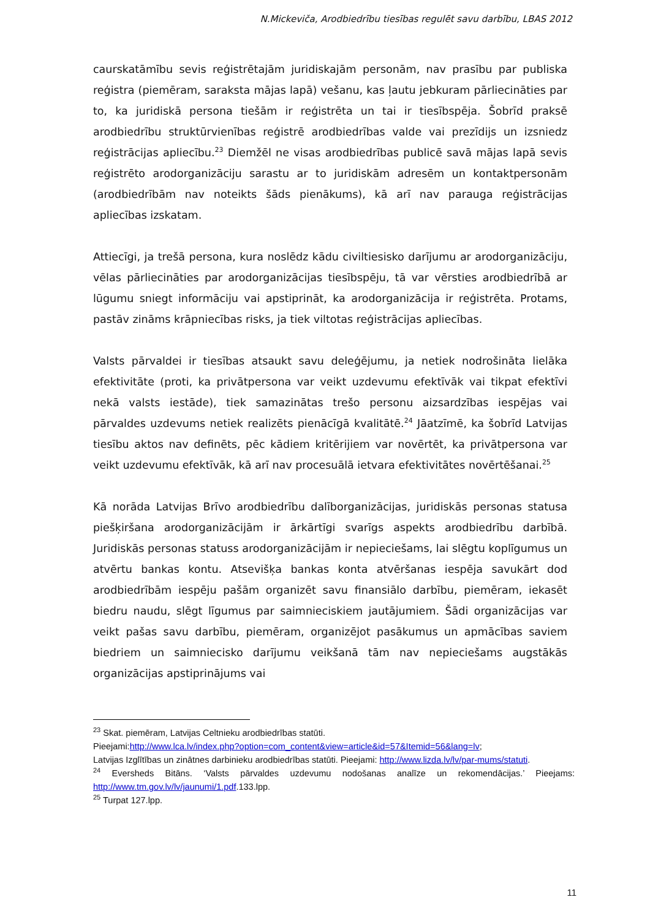N.Mickeviča, Arodbiedrību tiesības regulēt savu darbību, LBAS 2012
caurskatāmību sevis reģistrētajām juridiskajām personām, nav prasību par publiska reģistra (piemēram, saraksta mājas lapā) vešanu, kas ļautu jebkuram pārliecināties par to, ka juridiskā persona tiešām ir reģistrēta un tai ir tiesībspēja. Šobrīd praksē arodbiedrību struktūrvienības reģistrē arodbiedrības valde vai prezīdijs un izsniedz reģistrācijas apliecību.<sup>23</sup> Diemžēl ne visas arodbiedrības publicē savā mājas lapā sevis reģistrēto arodorganizāciju sarastu ar to juridiskām adresēm un kontaktpersonām (arodbiedrībām nav noteikts šāds pienākums), kā arī nav parauga reģistrācijas apliecības izskatam.
Attiecīgi, ja trešā persona, kura noslēdz kādu civiltiesisko darījumu ar arodorganizāciju, vēlas pārliecināties par arodorganizācijas tiesībspēju, tā var vērsties arodbiedrībā ar lūgumu sniegt informāciju vai apstiprināt, ka arodorganizācija ir reģistrēta. Protams, pastāv zināms krāpniecības risks, ja tiek viltotas reģistrācijas apliecības.
Valsts pārvaldei ir tiesības atsaukt savu deleģējumu, ja netiek nodrošināta lielāka efektivitāte (proti, ka privātpersona var veikt uzdevumu efektīvāk vai tikpat efektīvi nekā valsts iestāde), tiek samazinātas trešo personu aizsardzības iespējas vai pārvaldes uzdevums netiek realizēts pienācīgā kvalitātē.<sup>24</sup> Jāatzīmē, ka šobrīd Latvijas tiesību aktos nav definēts, pēc kādiem kritērijiem var novērtēt, ka privātpersona var veikt uzdevumu efektīvāk, kā arī nav procesuālā ietvara efektivitātes novērtēšanai.<sup>25</sup>
Kā norāda Latvijas Brīvo arodbiedrību dalīborganizācijas, juridiskās personas statusa piešķiršana arodorganizācijām ir ārkārtīgi svarīgs aspekts arodbiedrību darbībā. Juridiskās personas statuss arodorganizācijām ir nepieciešams, lai slēgtu koplīgumus un atvērtu bankas kontu. Atsevišķa bankas konta atvēršanas iespēja savukārt dod arodbiedrībām iespēju pašām organizēt savu finansiālo darbību, piemēram, iekasēt biedru naudu, slēgt līgumus par saimnieciskiem jautājumiem. Šādi organizācijas var veikt pašas savu darbību, piemēram, organizējot pasākumus un apmācības saviem biedriem un saimniecisko darījumu veikšanā tām nav nepieciešams augstākās organizācijas apstiprinājums vai
<sup>23</sup> Skat. piemēram, Latvijas Celtnieku arodbiedrības statūti.
Pieejami:http://www.lca.lv/index.php?option=com_content&view=article&id=57&Itemid=56&lang=lv;
Latvijas Izglītības un zinātnes darbinieku arodbiedrības statūti. Pieejami: http://www.lizda.lv/lv/par-mums/statuti.
<sup>24</sup> Eversheds Bitāns. ‘Valsts pārvaldes uzdevumu nodošanas analīze un rekomendācijas.’ Pieejams: http://www.tm.gov.lv/lv/jaunumi/1.pdf.133.lpp.
<sup>25</sup> Turpat 127.lpp.
11